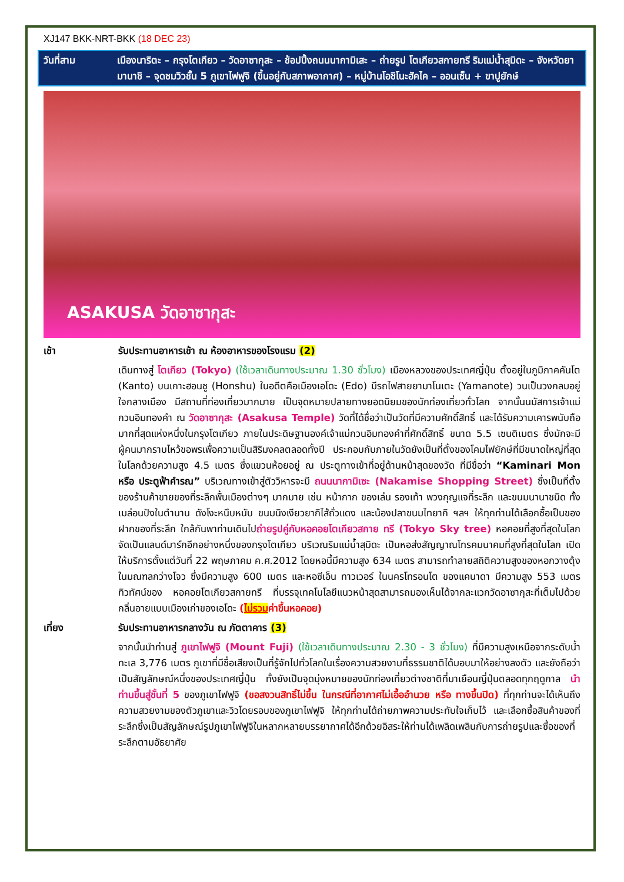XJ147 BKK-NRT-BKK (18 DEC 23)
วันที่สาม เมืองนาริตะ – กรุงโตเกียว – วัดอาซากุสะ – ช้อปปิ้งถนนนากามิเสะ – ถ่ายรูป โตเกียวสกายทรี ริมแม่น้ำสุมิดะ – จังหวัดยามานาชิ – จุดชมวิวชั้น 5 ภูเขาไฟฟูจิ (ขึ้นอยู่กับสภาพอากาศ) – หมู่บ้านโอชิโนะฮัคไค – ออนเซ็น + ขาปูยักษ์
ASAKUSA วัดอาซากุสะ
เช้า รับประทานอาหารเช้า ณ ห้องอาหารของโรงแรม (2)
เดินทางสู่ โตเกียว (Tokyo) (ใช้เวลาเดินทางประมาณ 1.30 ชั่วโมง) เมืองหลวงของประเทศญี่ปุ่น ตั้งอยู่ในภูมิภาคคันโต (Kanto) บนเกาะฮอนชู (Honshu) ในอดีตคือเมืองเอโดะ (Edo) มีรถไฟสายยามาโนเตะ (Yamanote) วนเป็นวงกลมอยู่ใจกลางเมือง มีสถานที่ท่องเที่ยวมากมาย เป็นจุดหมายปลายทางยอดนิยมของนักท่องเที่ยวทั่วโลก จากนั้นนมัสการเจ้าแม่กวนอิมทองคำ ณ วัดอาซากุสะ (Asakusa Temple) วัดที่ได้ชื่อว่าเป็นวัดที่มีความศักดิ์สิทธิ์ และได้รับความเคารพนับถือมากที่สุดแห่งหนึ่งในกรุงโตเกียว ภายในประดิษฐานองค์เจ้าแม่กวนอิมทองคำที่ศักดิ์สิทธิ์ ขนาด 5.5 เซนติเมตร ซึ่งมักจะมีผู้คนมากราบไหว้ขอพรเพื่อความเป็นสิริมงคลตลอดทั้งปี ประกอบกับภายในวัดยังเป็นที่ตั้งของโคมไฟยักษ์ที่มีขนาดใหญ่ที่สุดในโลกด้วยความสูง 4.5 เมตร ซึ่งแขวนห้อยอยู่ ณ ประตูทางเข้าที่อยู่ด้านหน้าสุดของวัด ที่มีชื่อว่า “Kaminari Mon หรือ ประตูฟ้าคำรณ” บริเวณทางเข้าสู่ตัววิหารจะมี ถนนนากามิเซะ (Nakamise Shopping Street) ซึ่งเป็นที่ตั้งของร้านค้าขายของที่ระลึกพื้นเมืองต่างๆ มากมาย เช่น หน้ากาก ของเล่น รองเท้า พวงกุญแจที่ระลึก และขนมนานาชนิด ทั้ง เมล่อนปังในตำนาน ดังโงะหนึบหนับ ขนมนิงเงียวยากิไส้ถั่วแดง และน้องปลาขนมไทยากิ ฯลฯ ให้ทุกท่านได้เลือกซื้อเป็นของฝากของที่ระลึก ใกล้กันพาท่านเดินไปถ่ายรูปคู่กับหอคอยโตเกียวสกาย ทรี (Tokyo Sky tree) หอคอยที่สูงที่สุดในโลก จัดเป็นแลนด์มาร์กอีกอย่างหนึ่งของกรุงโตเกียว บริเวณริมแม่น้ำสุมิดะ เป็นหอส่งสัญญาณโทรคมนาคมที่สูงที่สุดในโลก เปิดให้บริการตั้งแต่วันที่ 22 พฤษภาคม ค.ศ.2012 โดยหอนี้มีความสูง 634 เมตร สามารถทำลายสถิติความสูงของหอกวางตุ้ง ในมณฑลกว่างโจว ซึ่งมีความสูง 600 เมตร และหอซีเอ็น ทาวเวอร์ ในนครโทรอนโต ของแคนาดา มีความสูง 553 เมตร ทิวทัศน์ของ หอคอยโตเกียวสกายทรี ที่บรรจุเทคโนโลยีแนวหน้าสุดสามารถมองเห็นได้จากละแวกวัดอาซากุสะที่เต็มไปด้วยกลิ่นอายแบบเมืองเก่าของเอโดะ (ไม่รวมค่าขึ้นหอคอย)
เที่ยง รับประทานอาหารกลางวัน ณ ภัตตาคาร (3)
จากนั้นนำท่านสู่ ภูเขาไฟฟูจิ (Mount Fuji) (ใช้เวลาเดินทางประมาณ 2.30 - 3 ชั่วโมง) ที่มีความสูงเหนือจากระดับน้ำทะเล 3,776 เมตร ภูเขาที่มีชื่อเสียงเป็นที่รู้จักไปทั่วโลกในเรื่องความสวยงามที่ธรรมชาติได้มอบมาให้อย่างลงตัว และยังถือว่าเป็นสัญลักษณ์หนึ่งของประเทศญี่ปุ่น ทั้งยังเป็นจุดมุ่งหมายของนักท่องเที่ยวต่างชาติที่มาเยือนญี่ปุ่นตลอดทุกฤดูกาล นำท่านขึ้นสู่ชั้นที่ 5 ของภูเขาไฟฟูจิ (ขอสงวนสิทธิ์ไม่ขึ้น ในกรณีที่อากาศไม่เอื้ออำนวย หรือ ทางขึ้นปิด) ที่ทุกท่านจะได้เห็นถึงความสวยงามของตัวภูเขาและวิวโดยรอบของภูเขาไฟฟูจิ ให้ทุกท่านได้ถ่ายภาพความประทับใจเก็บไว้ และเลือกซื้อสินค้าของที่ระลึกซึ่งเป็นสัญลักษณ์รูปภูเขาไฟฟูจิในหลากหลายบรรยากาศได้อีกด้วยอิสระให้ท่านได้เพลิดเพลินกับการถ่ายรูปและซื้อของที่ระลึกตามอัธยาศัย